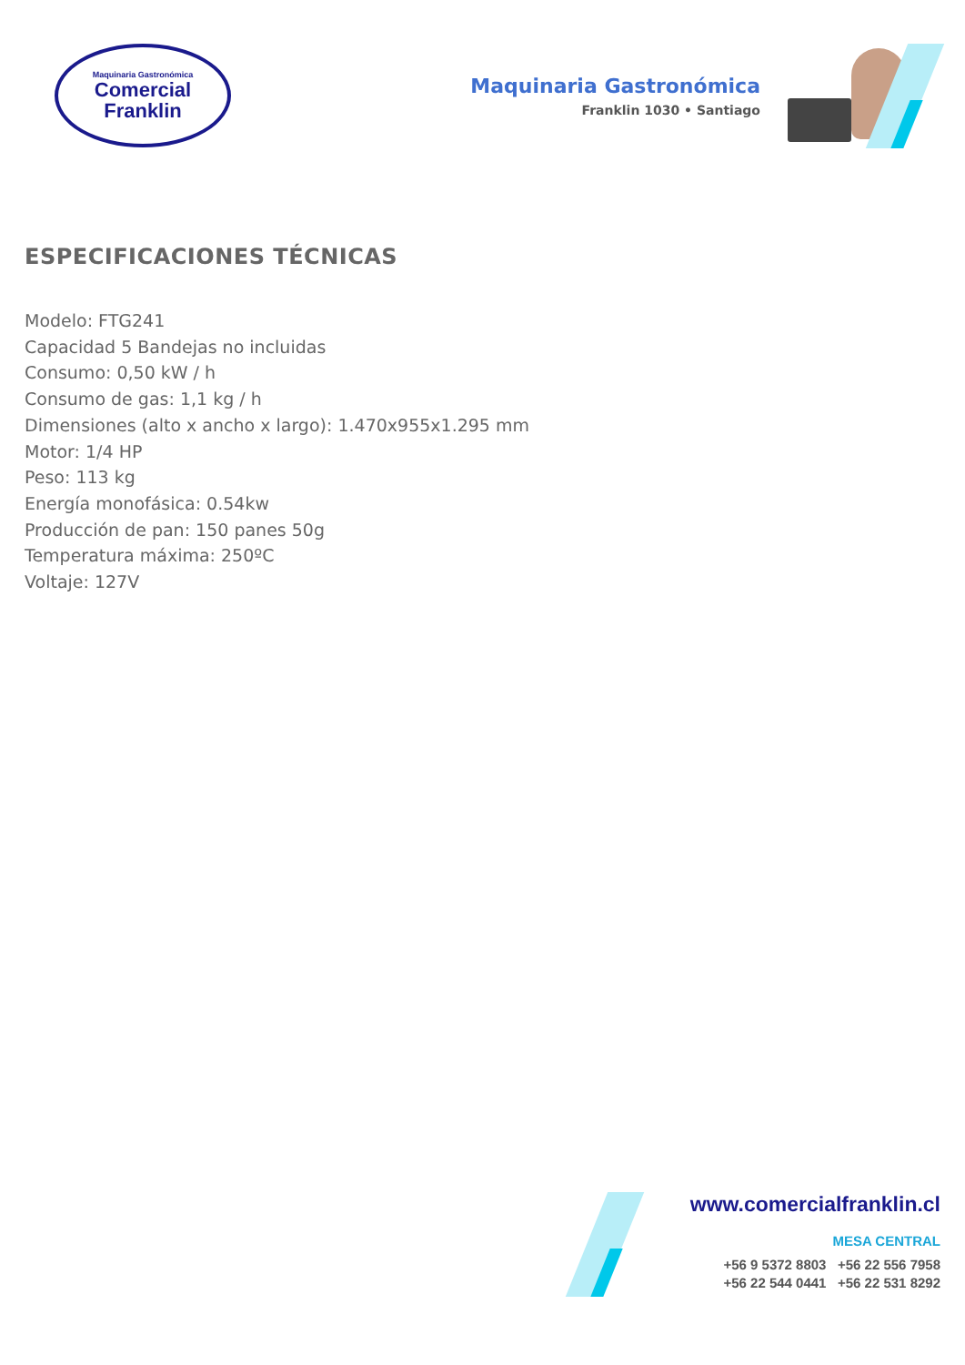Maquinaria Gastronómica
Comercial
Franklin
Maquinaria Gastronómica
Franklin 1030 • Santiago
ESPECIFICACIONES TÉCNICAS
Modelo: FTG241
Capacidad 5 Bandejas no incluidas
Consumo: 0,50 kW / h
Consumo de gas: 1,1 kg / h
Dimensiones (alto x ancho x largo): 1.470x955x1.295 mm
Motor: 1/4 HP
Peso: 113 kg
Energía monofásica: 0.54kw
Producción de pan: 150 panes 50g
Temperatura máxima: 250ºC
Voltaje: 127V
www.comercialfranklin.cl
MESA CENTRAL
+56 9 5372 8803 +56 22 556 7958
+56 22 544 0441 +56 22 531 8292